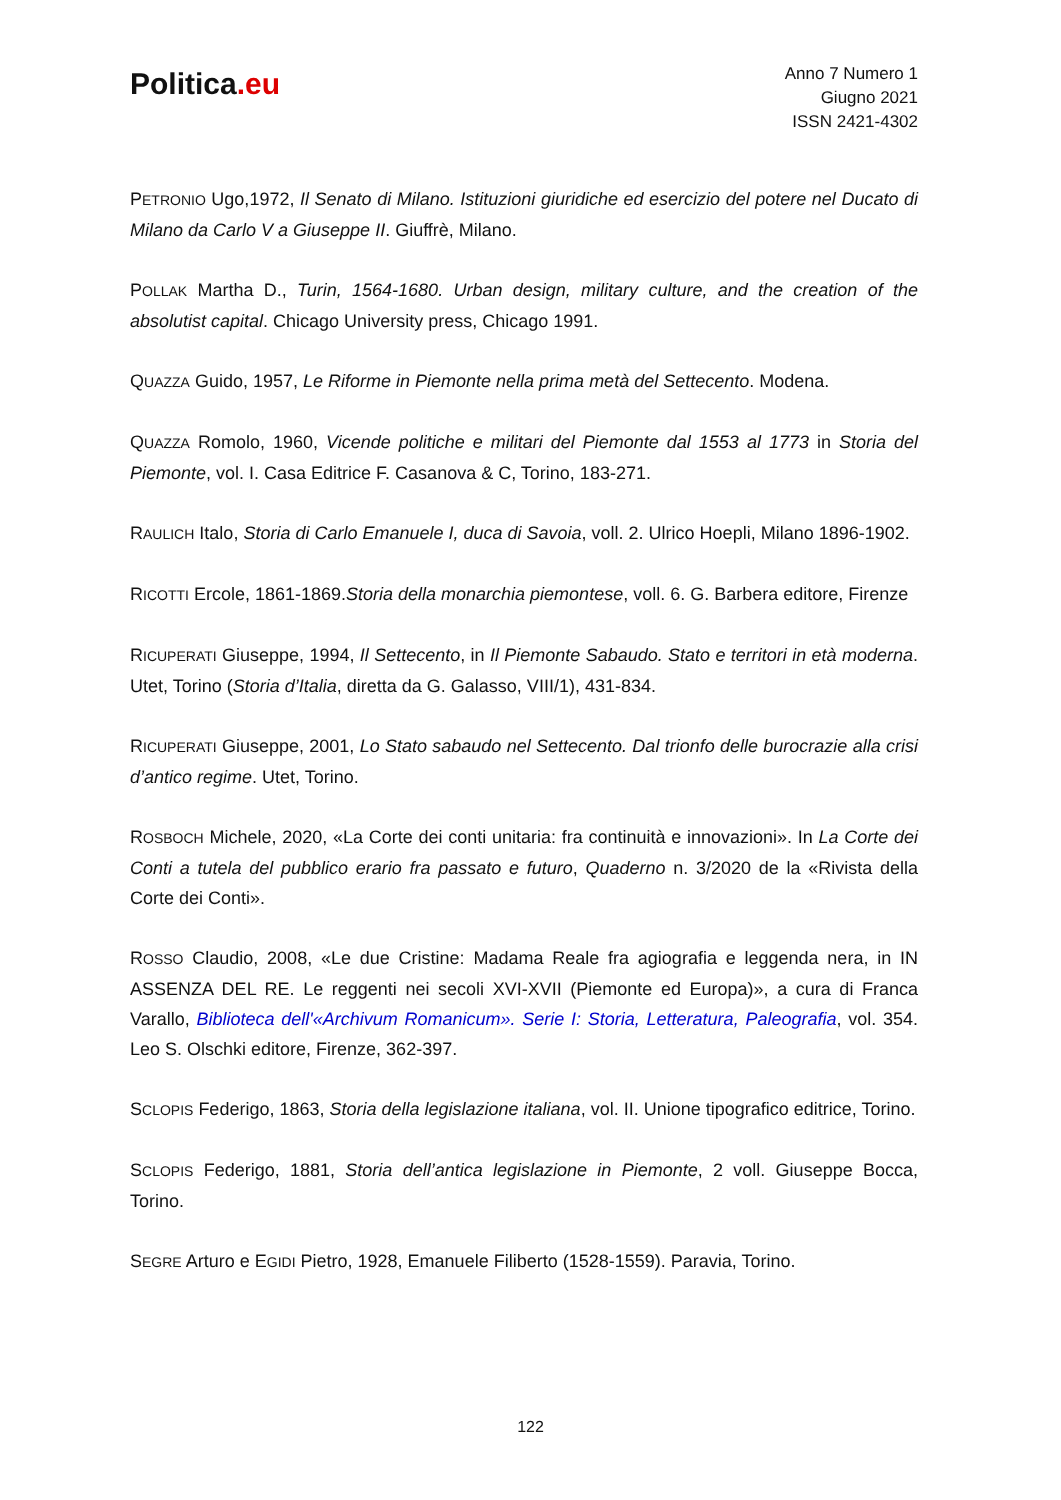Politica.eu
Anno 7 Numero 1
Giugno 2021
ISSN 2421-4302
PETRONIO Ugo,1972, Il Senato di Milano. Istituzioni giuridiche ed esercizio del potere nel Ducato di Milano da Carlo V a Giuseppe II. Giuffrè, Milano.
POLLAK Martha D., Turin, 1564-1680. Urban design, military culture, and the creation of the absolutist capital. Chicago University press, Chicago 1991.
QUAZZA Guido, 1957, Le Riforme in Piemonte nella prima metà del Settecento. Modena.
QUAZZA Romolo, 1960, Vicende politiche e militari del Piemonte dal 1553 al 1773 in Storia del Piemonte, vol. I. Casa Editrice F. Casanova & C, Torino, 183-271.
RAULICH Italo, Storia di Carlo Emanuele I, duca di Savoia, voll. 2. Ulrico Hoepli, Milano 1896-1902.
RICOTTI Ercole, 1861-1869.Storia della monarchia piemontese, voll. 6. G. Barbera editore, Firenze
RICUPERATI Giuseppe, 1994, Il Settecento, in Il Piemonte Sabaudo. Stato e territori in età moderna. Utet, Torino (Storia d’Italia, diretta da G. Galasso, VIII/1), 431-834.
RICUPERATI Giuseppe, 2001, Lo Stato sabaudo nel Settecento. Dal trionfo delle burocrazie alla crisi d’antico regime. Utet, Torino.
ROSBOCH Michele, 2020, «La Corte dei conti unitaria: fra continuità e innovazioni». In La Corte dei Conti a tutela del pubblico erario fra passato e futuro, Quaderno n. 3/2020 de la «Rivista della Corte dei Conti».
ROSSO Claudio, 2008, «Le due Cristine: Madama Reale fra agiografia e leggenda nera, in IN ASSENZA DEL RE. Le reggenti nei secoli XVI-XVII (Piemonte ed Europa)», a cura di Franca Varallo, Biblioteca dell'«Archivum Romanicum». Serie I: Storia, Letteratura, Paleografia, vol. 354. Leo S. Olschki editore, Firenze, 362-397.
SCLOPIS Federigo, 1863, Storia della legislazione italiana, vol. II. Unione tipografico editrice, Torino.
SCLOPIS Federigo, 1881, Storia dell’antica legislazione in Piemonte, 2 voll. Giuseppe Bocca, Torino.
SEGRE Arturo e EGIDI Pietro, 1928, Emanuele Filiberto (1528-1559). Paravia, Torino.
122